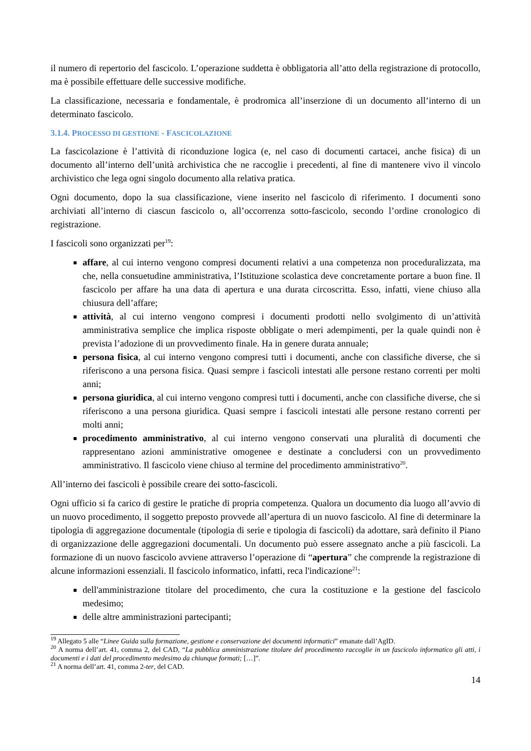il numero di repertorio del fascicolo. L’operazione suddetta è obbligatoria all’atto della registrazione di protocollo, ma è possibile effettuare delle successive modifiche.
La classificazione, necessaria e fondamentale, è prodromica all’inserzione di un documento all’interno di un determinato fascicolo.
3.1.4. PROCESSO DI GESTIONE - FASCICOLAZIONE
La fascicolazione è l’attività di riconduzione logica (e, nel caso di documenti cartacei, anche fisica) di un documento all’interno dell’unità archivistica che ne raccoglie i precedenti, al fine di mantenere vivo il vincolo archivistico che lega ogni singolo documento alla relativa pratica.
Ogni documento, dopo la sua classificazione, viene inserito nel fascicolo di riferimento. I documenti sono archiviati all’interno di ciascun fascicolo o, all’occorrenza sotto-fascicolo, secondo l’ordine cronologico di registrazione.
I fascicoli sono organizzati per<sup>19</sup>:
affare, al cui interno vengono compresi documenti relativi a una competenza non proceduralizzata, ma che, nella consuetudine amministrativa, l’Istituzione scolastica deve concretamente portare a buon fine. Il fascicolo per affare ha una data di apertura e una durata circoscritta. Esso, infatti, viene chiuso alla chiusura dell’affare;
attività, al cui interno vengono compresi i documenti prodotti nello svolgimento di un’attività amministrativa semplice che implica risposte obbligate o meri adempimenti, per la quale quindi non è prevista l’adozione di un provvedimento finale. Ha in genere durata annuale;
persona fisica, al cui interno vengono compresi tutti i documenti, anche con classifiche diverse, che si riferiscono a una persona fisica. Quasi sempre i fascicoli intestati alle persone restano correnti per molti anni;
persona giuridica, al cui interno vengono compresi tutti i documenti, anche con classifiche diverse, che si riferiscono a una persona giuridica. Quasi sempre i fascicoli intestati alle persone restano correnti per molti anni;
procedimento amministrativo, al cui interno vengono conservati una pluralità di documenti che rappresentano azioni amministrative omogenee e destinate a concludersi con un provvedimento amministrativo. Il fascicolo viene chiuso al termine del procedimento amministrativo<sup>20</sup>.
All’interno dei fascicoli è possibile creare dei sotto-fascicoli.
Ogni ufficio si fa carico di gestire le pratiche di propria competenza. Qualora un documento dia luogo all’avvio di un nuovo procedimento, il soggetto preposto provvede all’apertura di un nuovo fascicolo. Al fine di determinare la tipologia di aggregazione documentale (tipologia di serie e tipologia di fascicoli) da adottare, sarà definito il Piano di organizzazione delle aggregazioni documentali. Un documento può essere assegnato anche a più fascicoli. La formazione di un nuovo fascicolo avviene attraverso l’operazione di “apertura” che comprende la registrazione di alcune informazioni essenziali. Il fascicolo informatico, infatti, reca l'indicazione<sup>21</sup>:
dell'amministrazione titolare del procedimento, che cura la costituzione e la gestione del fascicolo medesimo;
delle altre amministrazioni partecipanti;
<sup>19</sup> Allegato 5 alle “Linee Guida sulla formazione, gestione e conservazione dei documenti informatici” emanate dall’AgID.
<sup>20</sup> A norma dell’art. 41, comma 2, del CAD, “La pubblica amministrazione titolare del procedimento raccoglie in un fascicolo informatico gli atti, i documenti e i dati del procedimento medesimo da chiunque formati; […]”.
<sup>21</sup> A norma dell’art. 41, comma 2-ter, del CAD.
14